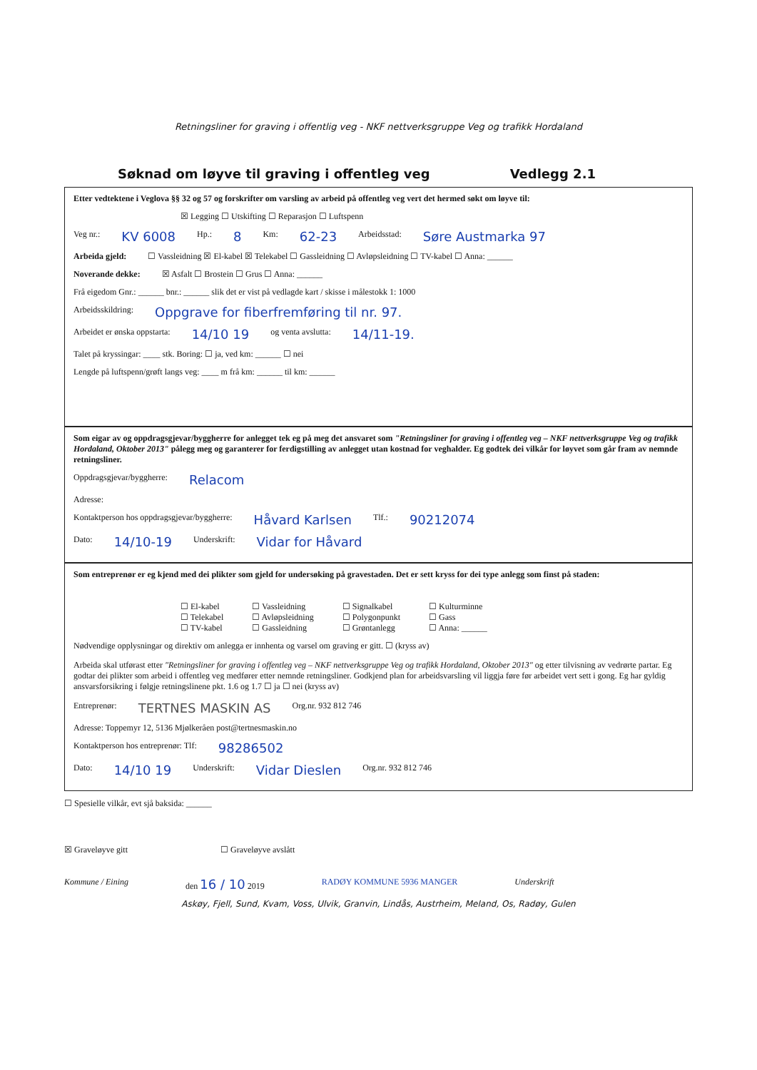Retningsliner for graving i offentlig veg - NKF nettverksgruppe Veg og trafikk Hordaland
Søknad om løyve til graving i offentleg veg Vedlegg 2.1
Etter vedtektene i Veglova §§ 32 og 57 og forskrifter om varsling av arbeid på offentleg veg vert det hermed søkt om løyve til:
☒ Legging ☐ Utskifting ☐ Reparasjon ☐ Luftspenn
Veg nr.: KV 6008 Hp.: 8 Km: 62-23 Arbeidsstad: Søre Austmarka 97
Arbeida gjeld: ☐ Vassleidning ☒ El-kabel ☒ Telekabel ☐ Gassleidning ☐ Avløpsleidning ☐ TV-kabel ☐ Anna: ______
Noverande dekke: ☒ Asfalt ☐ Brostein ☐ Grus ☐ Anna: ______
Frå eigedom Gnr.: ______ bnr.: ______ slik det er vist på vedlagde kart / skisse i målestokk 1: 1000
Arbeidsskildring: Oppgrave for fiberfremføring til nr. 97.
Arbeidet er ønska oppstarta: 14/10 19 og venta avslutta: 14/11-19.
Talet på kryssingar: ____ stk. Boring: ☐ ja, ved km: ______ ☐ nei
Lengde på luftspenn/grøft langs veg: ____ m frå km: ______ til km: ______
Som eigar av og oppdragsgjevar/byggherre for anlegget tek eg på meg det ansvaret som "Retningsliner for graving i offentleg veg – NKF nettverksgruppe Veg og trafikk Hordaland, Oktober 2013" pålegg meg og garanterer for ferdigstilling av anlegget utan kostnad for veghalder. Eg godtek dei vilkår for løyvet som går fram av nemnde retningsliner.
Oppdragsgjevar/byggherre: Relacom
Adresse:
Kontaktperson hos oppdragsgjevar/byggherre: Håvard Karlsen Tlf.: 90212074
Dato: 14/10-19 Underskrift: Vidar for Håvard
Som entreprenør er eg kjend med dei plikter som gjeld for undersøking på gravestaden. Det er sett kryss for dei type anlegg som finst på staden:
☐ El-kabel
☐ Telekabel
☐ TV-kabel
☐ Vassleidning
☐ Avløpsleidning
☐ Gassleidning
☐ Signalkabel
☐ Polygonpunkt
☐ Grøntanlegg
☐ Kulturminne
☐ Gass
☐ Anna: ______
Nødvendige opplysningar og direktiv om anlegga er innhenta og varsel om graving er gitt. ☐ (kryss av)
Arbeida skal utførast etter "Retningsliner for graving i offentleg veg – NKF nettverksgruppe Veg og trafikk Hordaland, Oktober 2013" og etter tilvisning av vedrørte partar. Eg godtar dei plikter som arbeid i offentleg veg medfører etter nemnde retningsliner. Godkjend plan for arbeidsvarsling vil liggja føre før arbeidet vert sett i gong. Eg har gyldig ansvarsforsikring i følgje retningslinene pkt. 1.6 og 1.7 ☐ ja ☐ nei (kryss av)
Entreprenør: TERTNES MASKIN AS Org.nr. 932 812 746
Adresse: Toppemyr 12, 5136 Mjølkeråen post@tertnesmaskin.no
Kontaktperson hos entreprenør: Tlf: 98286502
Dato: 14/10 19 Underskrift: Vidar Dieslen Org.nr. 932 812 746
☐ Spesielle vilkår, evt sjå baksida: ______
☒ Graveløyve gitt ☐ Graveløyve avslått
Kommune / Eining den 16 / 10 2019 RADØY KOMMUNE 5936 MANGER Underskrift
Askøy, Fjell, Sund, Kvam, Voss, Ulvik, Granvin, Lindås, Austrheim, Meland, Os, Radøy, Gulen